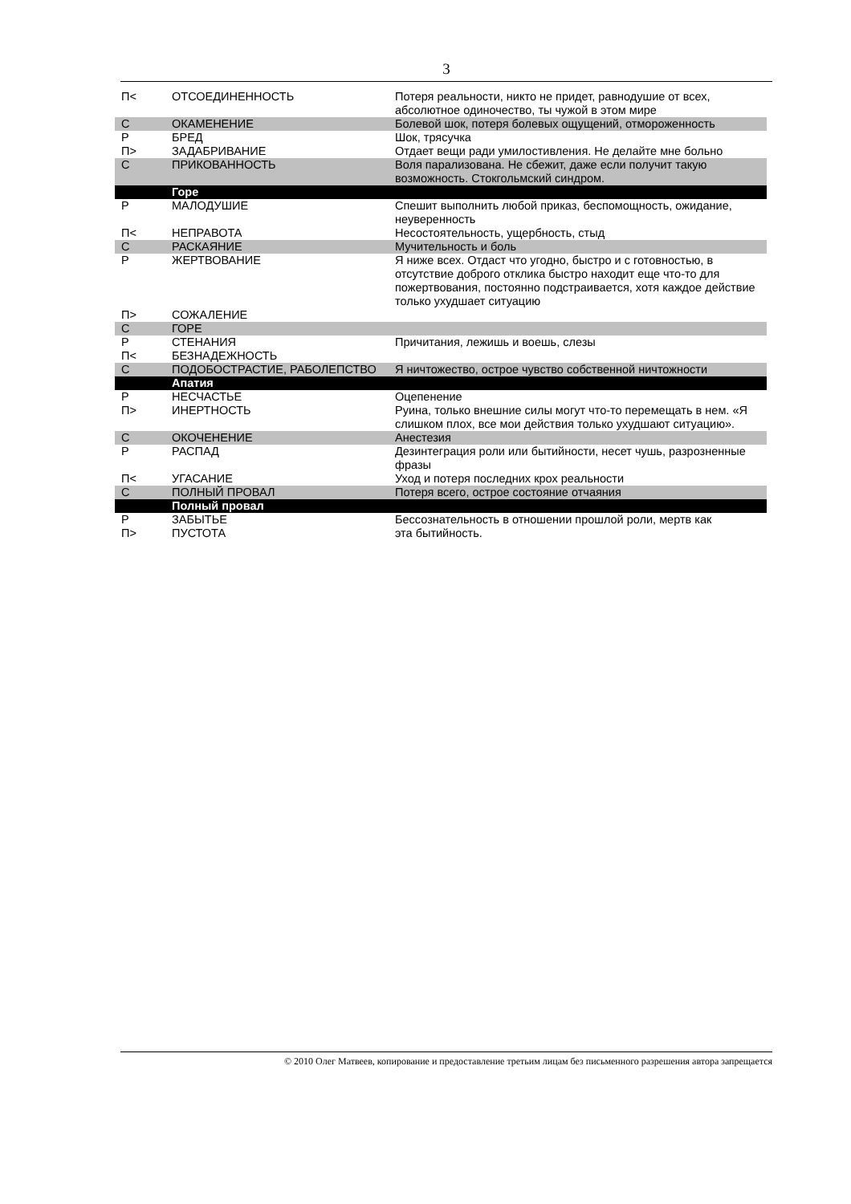3
| П< | ОТСОЕДИНЕННОСТЬ | Потеря реальности, никто не придет, равнодушие от всех, абсолютное одиночество, ты чужой в этом мире |
| С | ОКАМЕНЕНИЕ | Болевой шок, потеря болевых ощущений, отмороженность |
| Р | БРЕД | Шок, трясучка |
| П> | ЗАДАБРИВАНИЕ | Отдает вещи ради умилостивления. Не делайте мне больно |
| С | ПРИКОВАННОСТЬ | Воля парализована. Не сбежит, даже если получит такую возможность. Стокгольмский синдром. |
| | Горе | |
| Р | МАЛОДУШИЕ | Спешит выполнить любой приказ, беспомощность, ожидание, неуверенность |
| П< | НЕПРАВОТА | Несостоятельность, ущербность, стыд |
| С | РАСКАЯНИЕ | Мучительность и боль |
| Р | ЖЕРТВОВАНИЕ | Я ниже всех. Отдаст что угодно, быстро и с готовностью, в отсутствие доброго отклика быстро находит еще что-то для пожертвования, постоянно подстраивается, хотя каждое действие только ухудшает ситуацию |
| П> | СОЖАЛЕНИЕ | |
| С | ГОРЕ | |
| Р | СТЕНАНИЯ | Причитания, лежишь и воешь, слезы |
| П< | БЕЗНАДЕЖНОСТЬ | |
| С | ПОДОБОСТРАСТИЕ, РАБОЛЕПСТВО | Я ничтожество, острое чувство собственной ничтожности |
| | Апатия | |
| Р | НЕСЧАСТЬЕ | Оцепенение |
| П> | ИНЕРТНОСТЬ | Руина, только внешние силы могут что-то перемещать в нем. «Я слишком плох, все мои действия только ухудшают ситуацию». |
| С | ОКОЧЕНЕНИЕ | Анестезия |
| Р | РАСПАД | Дезинтеграция роли или бытийности, несет чушь, разрозненные фразы |
| П< | УГАСАНИЕ | Уход и потеря последних крох реальности |
| С | ПОЛНЫЙ ПРОВАЛ | Потеря всего, острое состояние отчаяния |
| | Полный провал | |
| Р | ЗАБЫТЬЕ | Бессознательность в отношении прошлой роли, мертв как |
| П> | ПУСТОТА | эта бытийность. |
© 2010 Олег Матвеев, копирование и предоставление третьим лицам без письменного разрешения автора запрещается